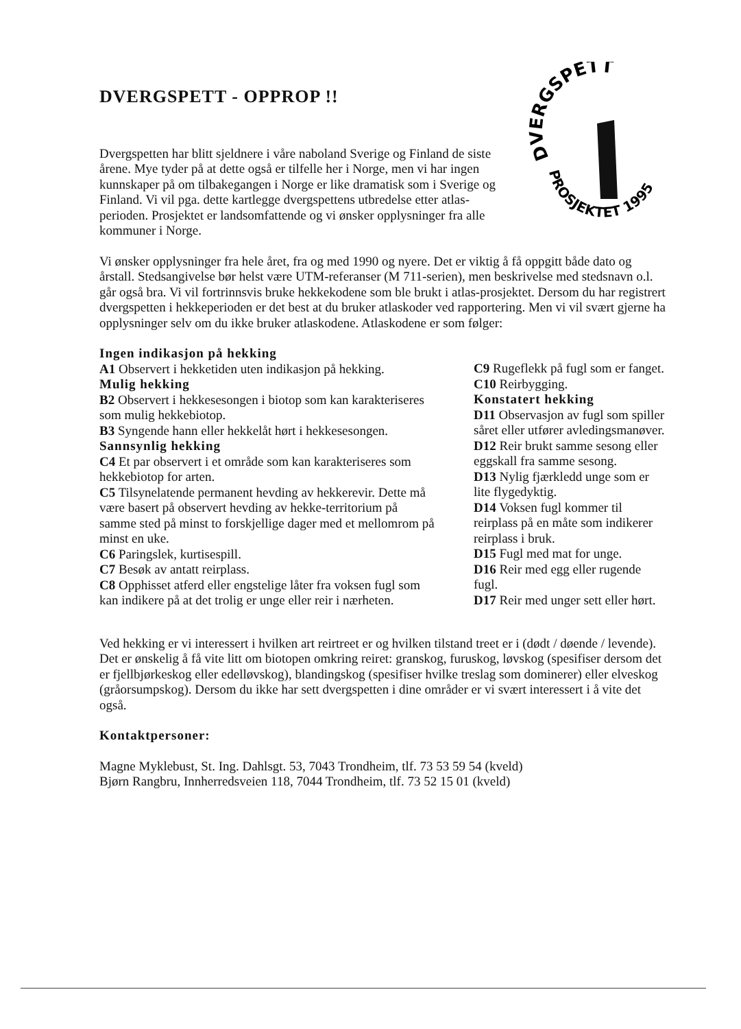DVERGSPETT - OPPROP !!
Dvergspetten har blitt sjeldnere i våre naboland Sverige og Finland de siste årene. Mye tyder på at dette også er tilfelle her i Norge, men vi har ingen kunnskaper på om tilbakegangen i Norge er like dramatisk som i Sverige og Finland. Vi vil pga. dette kartlegge dvergspettens utbredelse etter atlas-perioden. Prosjektet er landsomfattende og vi ønsker opplysninger fra alle kommuner i Norge.
DVERGSPETT
PROSJEKTET 1995
Vi ønsker opplysninger fra hele året, fra og med 1990 og nyere. Det er viktig å få oppgitt både dato og årstall. Stedsangivelse bør helst være UTM-referanser (M 711-serien), men beskrivelse med stedsnavn o.l. går også bra. Vi vil fortrinnsvis bruke hekkekodene som ble brukt i atlas-prosjektet. Dersom du har registrert dvergspetten i hekkeperioden er det best at du bruker atlaskoder ved rapportering. Men vi vil svært gjerne ha opplysninger selv om du ikke bruker atlaskodene. Atlaskodene er som følger:
Ingen indikasjon på hekking
A1 Observert i hekketiden uten indikasjon på hekking.
Mulig hekking
B2 Observert i hekkesesongen i biotop som kan karakteriseres som mulig hekkebiotop.
B3 Syngende hann eller hekkelåt hørt i hekkesesongen.
Sannsynlig hekking
C4 Et par observert i et område som kan karakteriseres som hekkebiotop for arten.
C5 Tilsynelatende permanent hevding av hekkerevir. Dette må være basert på observert hevding av hekke-territorium på samme sted på minst to forskjellige dager med et mellomrom på minst en uke.
C6 Paringslek, kurtisespill.
C7 Besøk av antatt reirplass.
C8 Opphisset atferd eller engstelige låter fra voksen fugl som kan indikere på at det trolig er unge eller reir i nærheten.
C9 Rugeflekk på fugl som er fanget.
C10 Reirbygging.
Konstatert hekking
D11 Observasjon av fugl som spiller såret eller utfører avledingsmanøver.
D12 Reir brukt samme sesong eller eggskall fra samme sesong.
D13 Nylig fjærkledd unge som er lite flygedyktig.
D14 Voksen fugl kommer til reirplass på en måte som indikerer reirplass i bruk.
D15 Fugl med mat for unge.
D16 Reir med egg eller rugende fugl.
D17 Reir med unger sett eller hørt.
Ved hekking er vi interessert i hvilken art reirtreet er og hvilken tilstand treet er i (dødt / døende / levende). Det er ønskelig å få vite litt om biotopen omkring reiret: granskog, furuskog, løvskog (spesifiser dersom det er fjellbjørkeskog eller edelløvskog), blandingskog (spesifiser hvilke treslag som dominerer) eller elveskog (gråorsumpskog). Dersom du ikke har sett dvergspetten i dine områder er vi svært interessert i å vite det også.
Kontaktpersoner:
Magne Myklebust, St. Ing. Dahlsgt. 53, 7043 Trondheim, tlf. 73 53 59 54 (kveld)
Bjørn Rangbru, Innherredsveien 118, 7044 Trondheim, tlf. 73 52 15 01 (kveld)